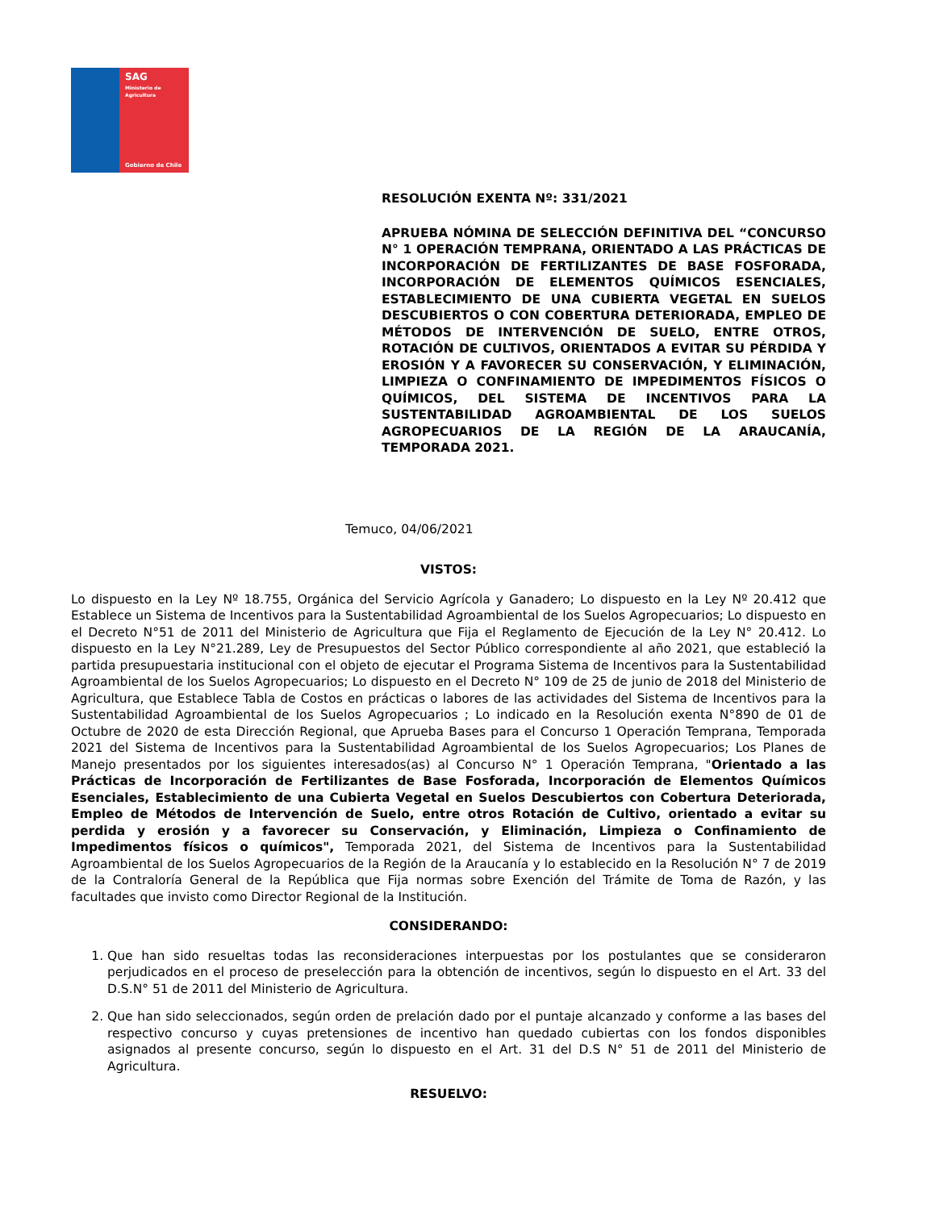SAG
Ministerio de
Agricultura
Gobierno de Chile
RESOLUCIÓN EXENTA Nº: 331/2021
APRUEBA NÓMINA DE SELECCIÓN DEFINITIVA DEL “CONCURSO N° 1 OPERACIÓN TEMPRANA, ORIENTADO A LAS PRÁCTICAS DE INCORPORACIÓN DE FERTILIZANTES DE BASE FOSFORADA, INCORPORACIÓN DE ELEMENTOS QUÍMICOS ESENCIALES, ESTABLECIMIENTO DE UNA CUBIERTA VEGETAL EN SUELOS DESCUBIERTOS O CON COBERTURA DETERIORADA, EMPLEO DE MÉTODOS DE INTERVENCIÓN DE SUELO, ENTRE OTROS, ROTACIÓN DE CULTIVOS, ORIENTADOS A EVITAR SU PÉRDIDA Y EROSIÓN Y A FAVORECER SU CONSERVACIÓN, Y ELIMINACIÓN, LIMPIEZA O CONFINAMIENTO DE IMPEDIMENTOS FÍSICOS O QUÍMICOS, DEL SISTEMA DE INCENTIVOS PARA LA SUSTENTABILIDAD AGROAMBIENTAL DE LOS SUELOS AGROPECUARIOS DE LA REGIÓN DE LA ARAUCANÍA, TEMPORADA 2021.
Temuco, 04/06/2021
VISTOS:
Lo dispuesto en la Ley Nº 18.755, Orgánica del Servicio Agrícola y Ganadero; Lo dispuesto en la Ley Nº 20.412 que Establece un Sistema de Incentivos para la Sustentabilidad Agroambiental de los Suelos Agropecuarios; Lo dispuesto en el Decreto N°51 de 2011 del Ministerio de Agricultura que Fija el Reglamento de Ejecución de la Ley N° 20.412. Lo dispuesto en la Ley N°21.289, Ley de Presupuestos del Sector Público correspondiente al año 2021, que estableció la partida presupuestaria institucional con el objeto de ejecutar el Programa Sistema de Incentivos para la Sustentabilidad Agroambiental de los Suelos Agropecuarios; Lo dispuesto en el Decreto N° 109 de 25 de junio de 2018 del Ministerio de Agricultura, que Establece Tabla de Costos en prácticas o labores de las actividades del Sistema de Incentivos para la Sustentabilidad Agroambiental de los Suelos Agropecuarios ; Lo indicado en la Resolución exenta N°890 de 01 de Octubre de 2020 de esta Dirección Regional, que Aprueba Bases para el Concurso 1 Operación Temprana, Temporada 2021 del Sistema de Incentivos para la Sustentabilidad Agroambiental de los Suelos Agropecuarios; Los Planes de Manejo presentados por los siguientes interesados(as) al Concurso N° 1 Operación Temprana, "Orientado a las Prácticas de Incorporación de Fertilizantes de Base Fosforada, Incorporación de Elementos Químicos Esenciales, Establecimiento de una Cubierta Vegetal en Suelos Descubiertos con Cobertura Deteriorada, Empleo de Métodos de Intervención de Suelo, entre otros Rotación de Cultivo, orientado a evitar su perdida y erosión y a favorecer su Conservación, y Eliminación, Limpieza o Confinamiento de Impedimentos físicos o químicos", Temporada 2021, del Sistema de Incentivos para la Sustentabilidad Agroambiental de los Suelos Agropecuarios de la Región de la Araucanía y lo establecido en la Resolución N° 7 de 2019 de la Contraloría General de la República que Fija normas sobre Exención del Trámite de Toma de Razón, y las facultades que invisto como Director Regional de la Institución.
CONSIDERANDO:
1. Que han sido resueltas todas las reconsideraciones interpuestas por los postulantes que se consideraron perjudicados en el proceso de preselección para la obtención de incentivos, según lo dispuesto en el Art. 33 del D.S.N° 51 de 2011 del Ministerio de Agricultura.
2. Que han sido seleccionados, según orden de prelación dado por el puntaje alcanzado y conforme a las bases del respectivo concurso y cuyas pretensiones de incentivo han quedado cubiertas con los fondos disponibles asignados al presente concurso, según lo dispuesto en el Art. 31 del D.S N° 51 de 2011 del Ministerio de Agricultura.
RESUELVO: